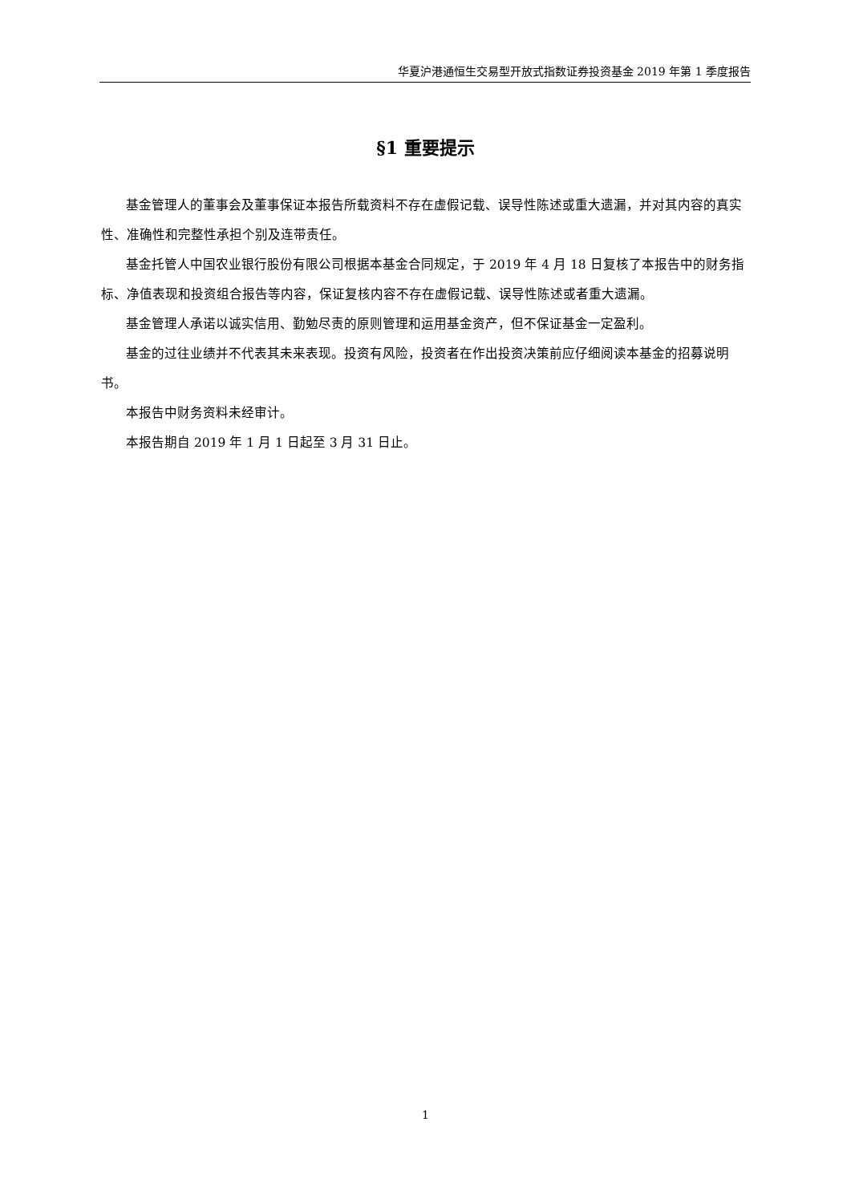华夏沪港通恒生交易型开放式指数证券投资基金 2019 年第 1 季度报告
§1 重要提示
基金管理人的董事会及董事保证本报告所载资料不存在虚假记载、误导性陈述或重大遗漏，并对其内容的真实性、准确性和完整性承担个别及连带责任。
基金托管人中国农业银行股份有限公司根据本基金合同规定，于 2019 年 4 月 18 日复核了本报告中的财务指标、净值表现和投资组合报告等内容，保证复核内容不存在虚假记载、误导性陈述或者重大遗漏。
基金管理人承诺以诚实信用、勤勉尽责的原则管理和运用基金资产，但不保证基金一定盈利。
基金的过往业绩并不代表其未来表现。投资有风险，投资者在作出投资决策前应仔细阅读本基金的招募说明书。
本报告中财务资料未经审计。
本报告期自 2019 年 1 月 1 日起至 3 月 31 日止。
1